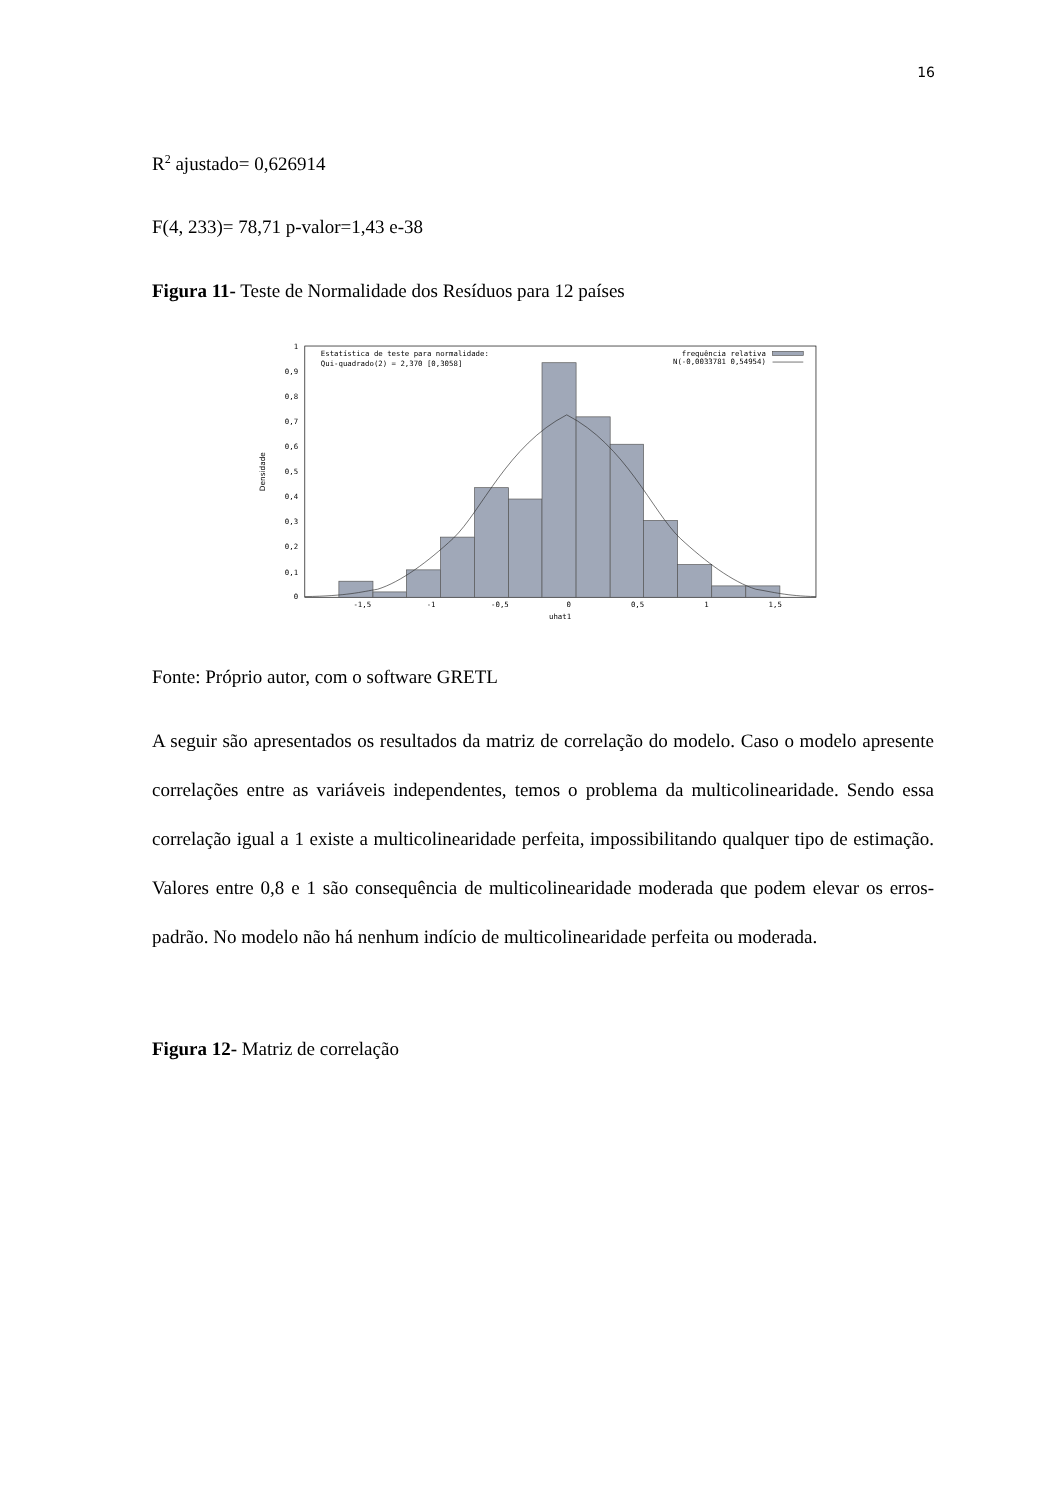16
R<sup>2</sup> ajustado= 0,626914
F(4, 233)= 78,71 p-valor=1,43 e-38
Figura 11- Teste de Normalidade dos Resíduos para 12 países
1
0,9
0,8
0,7
0,6
0,5
0,4
0,3
0,2
0,1
0
-1,5
-1
-0,5
0
0,5
1
1,5
uhat1
Densidade
Estatística de teste para normalidade:
Qui-quadrado(2) = 2,370 [0,3058]
frequência relativa
N(-0,0033781 0,54954)
Fonte: Próprio autor, com o software GRETL
A seguir são apresentados os resultados da matriz de correlação do modelo. Caso o modelo apresente correlações entre as variáveis independentes, temos o problema da multicolinearidade. Sendo essa correlação igual a 1 existe a multicolinearidade perfeita, impossibilitando qualquer tipo de estimação. Valores entre 0,8 e 1 são consequência de multicolinearidade moderada que podem elevar os erros-padrão. No modelo não há nenhum indício de multicolinearidade perfeita ou moderada.
Figura 12- Matriz de correlação